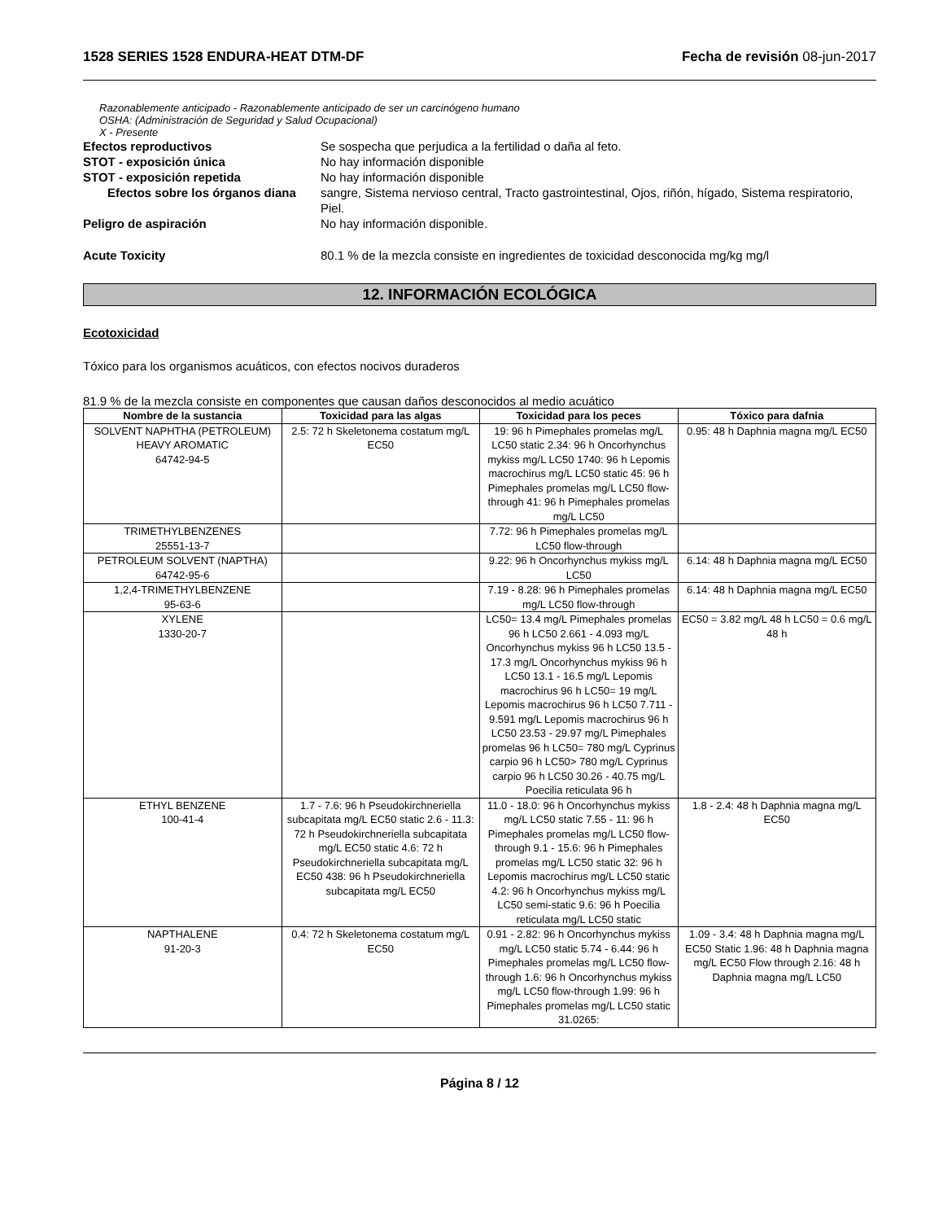1528 SERIES 1528 ENDURA-HEAT DTM-DF Fecha de revisión 08-jun-2017
Razonablemente anticipado - Razonablemente anticipado de ser un carcinógeno humano
OSHA: (Administración de Seguridad y Salud Ocupacional)
X - Presente
Efectos reproductivos Se sospecha que perjudica a la fertilidad o daña al feto.
STOT - exposición única No hay información disponible
STOT - exposición repetida No hay información disponible
Efectos sobre los órganos diana
sangre, Sistema nervioso central, Tracto gastrointestinal, Ojos, riñón, hígado, Sistema respiratorio, Piel.
Peligro de aspiración No hay información disponible.
Acute Toxicity 80.1 % de la mezcla consiste en ingredientes de toxicidad desconocida mg/kg mg/l
12. INFORMACIÓN ECOLÓGICA
Ecotoxicidad
Tóxico para los organismos acuáticos, con efectos nocivos duraderos
81.9 % de la mezcla consiste en componentes que causan daños desconocidos al medio acuático
| Nombre de la sustancia | Toxicidad para las algas | Toxicidad para los peces | Tóxico para dafnia |
| --- | --- | --- | --- |
| SOLVENT NAPHTHA (PETROLEUM) HEAVY AROMATIC 64742-94-5 | 2.5: 72 h Skeletonema costatum mg/L EC50 | 19: 96 h Pimephales promelas mg/L LC50 static 2.34: 96 h Oncorhynchus mykiss mg/L LC50 1740: 96 h Lepomis macrochirus mg/L LC50 static 45: 96 h Pimephales promelas mg/L LC50 flow-through 41: 96 h Pimephales promelas mg/L LC50 | 0.95: 48 h Daphnia magna mg/L EC50 |
| TRIMETHYLBENZENES 25551-13-7 | | 7.72: 96 h Pimephales promelas mg/L LC50 flow-through | |
| PETROLEUM SOLVENT (NAPTHA) 64742-95-6 | | 9.22: 96 h Oncorhynchus mykiss mg/L LC50 | 6.14: 48 h Daphnia magna mg/L EC50 |
| 1,2,4-TRIMETHYLBENZENE 95-63-6 | | 7.19 - 8.28: 96 h Pimephales promelas mg/L LC50 flow-through | 6.14: 48 h Daphnia magna mg/L EC50 |
| XYLENE 1330-20-7 | | LC50= 13.4 mg/L Pimephales promelas 96 h LC50 2.661 - 4.093 mg/L Oncorhynchus mykiss 96 h LC50 13.5 - 17.3 mg/L Oncorhynchus mykiss 96 h LC50 13.1 - 16.5 mg/L Lepomis macrochirus 96 h LC50= 19 mg/L Lepomis macrochirus 96 h LC50 7.711 - 9.591 mg/L Lepomis macrochirus 96 h LC50 23.53 - 29.97 mg/L Pimephales promelas 96 h LC50= 780 mg/L Cyprinus carpio 96 h LC50> 780 mg/L Cyprinus carpio 96 h LC50 30.26 - 40.75 mg/L Poecilia reticulata 96 h | EC50 = 3.82 mg/L 48 h LC50 = 0.6 mg/L 48 h |
| ETHYL BENZENE 100-41-4 | 1.7 - 7.6: 96 h Pseudokirchneriella subcapitata mg/L EC50 static 2.6 - 11.3: 72 h Pseudokirchneriella subcapitata mg/L EC50 static 4.6: 72 h Pseudokirchneriella subcapitata mg/L EC50 438: 96 h Pseudokirchneriella subcapitata mg/L EC50 | 11.0 - 18.0: 96 h Oncorhynchus mykiss mg/L LC50 static 7.55 - 11: 96 h Pimephales promelas mg/L LC50 flow-through 9.1 - 15.6: 96 h Pimephales promelas mg/L LC50 static 32: 96 h Lepomis macrochirus mg/L LC50 static 4.2: 96 h Oncorhynchus mykiss mg/L LC50 semi-static 9.6: 96 h Poecilia reticulata mg/L LC50 static | 1.8 - 2.4: 48 h Daphnia magna mg/L EC50 |
| NAPTHALENE 91-20-3 | 0.4: 72 h Skeletonema costatum mg/L EC50 | 0.91 - 2.82: 96 h Oncorhynchus mykiss mg/L LC50 static 5.74 - 6.44: 96 h Pimephales promelas mg/L LC50 flow-through 1.6: 96 h Oncorhynchus mykiss mg/L LC50 flow-through 1.99: 96 h Pimephales promelas mg/L LC50 static 31.0265: | 1.09 - 3.4: 48 h Daphnia magna mg/L EC50 Static 1.96: 48 h Daphnia magna mg/L EC50 Flow through 2.16: 48 h Daphnia magna mg/L LC50 |
Página 8 / 12